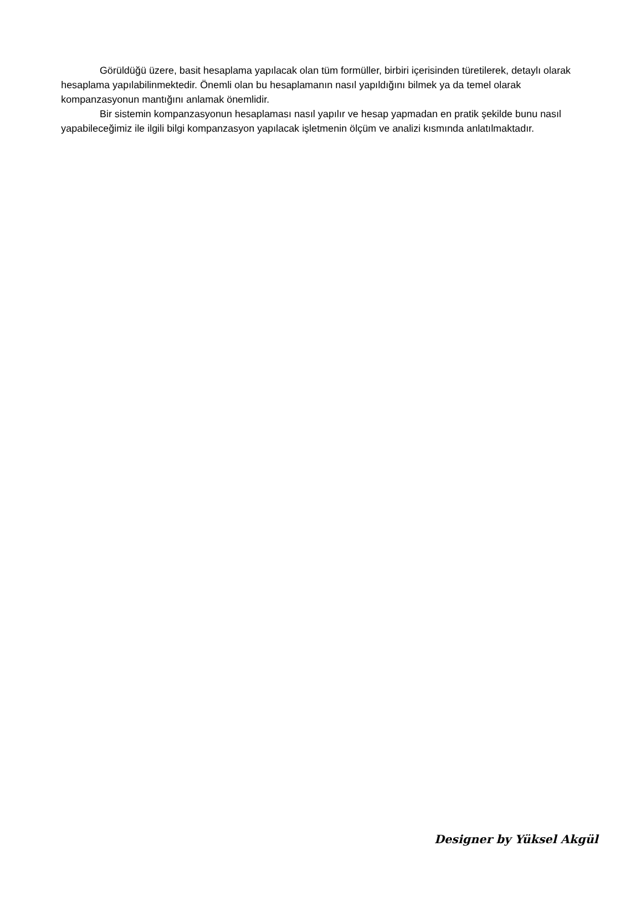Görüldüğü üzere, basit hesaplama yapılacak olan tüm formüller, birbiri içerisinden türetilerek, detaylı olarak hesaplama yapılabilinmektedir. Önemli olan bu hesaplamanın nasıl yapıldığını bilmek ya da temel olarak kompanzasyonun mantığını anlamak önemlidir.
Bir sistemin kompanzasyonun hesaplaması nasıl yapılır ve hesap yapmadan en pratik şekilde bunu nasıl yapabileceğimiz ile ilgili bilgi kompanzasyon yapılacak işletmenin ölçüm ve analizi kısmında anlatılmaktadır.
Designer by Yüksel Akgül